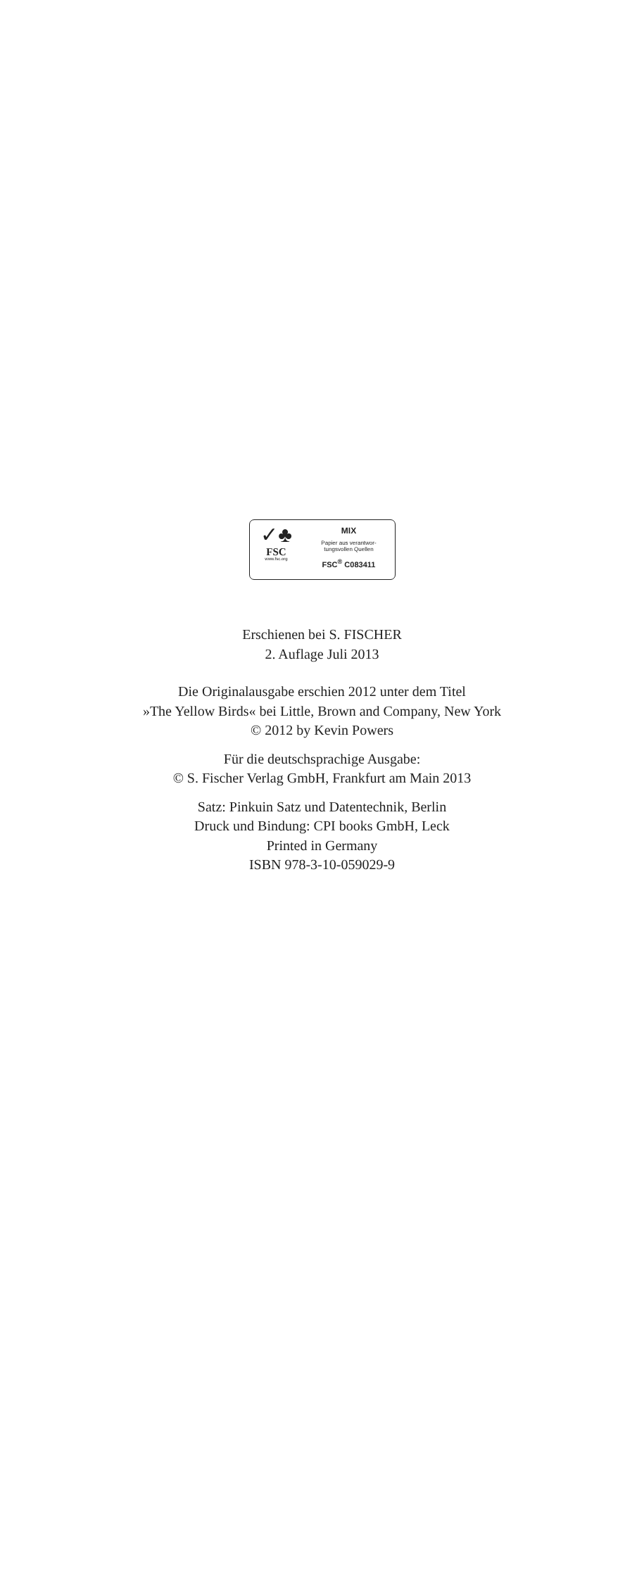✓♣
FSC
www.fsc.org
MIX
Papier aus verantwor-
tungsvollen Quellen
FSC<sup>®</sup> C083411
Erschienen bei S. FISCHER
2. Auflage Juli 2013
Die Originalausgabe erschien 2012 unter dem Titel
»The Yellow Birds« bei Little, Brown and Company, New York
© 2012 by Kevin Powers
Für die deutschsprachige Ausgabe:
© S. Fischer Verlag GmbH, Frankfurt am Main 2013
Satz: Pinkuin Satz und Datentechnik, Berlin
Druck und Bindung: CPI books GmbH, Leck
Printed in Germany
ISBN 978-3-10-059029-9